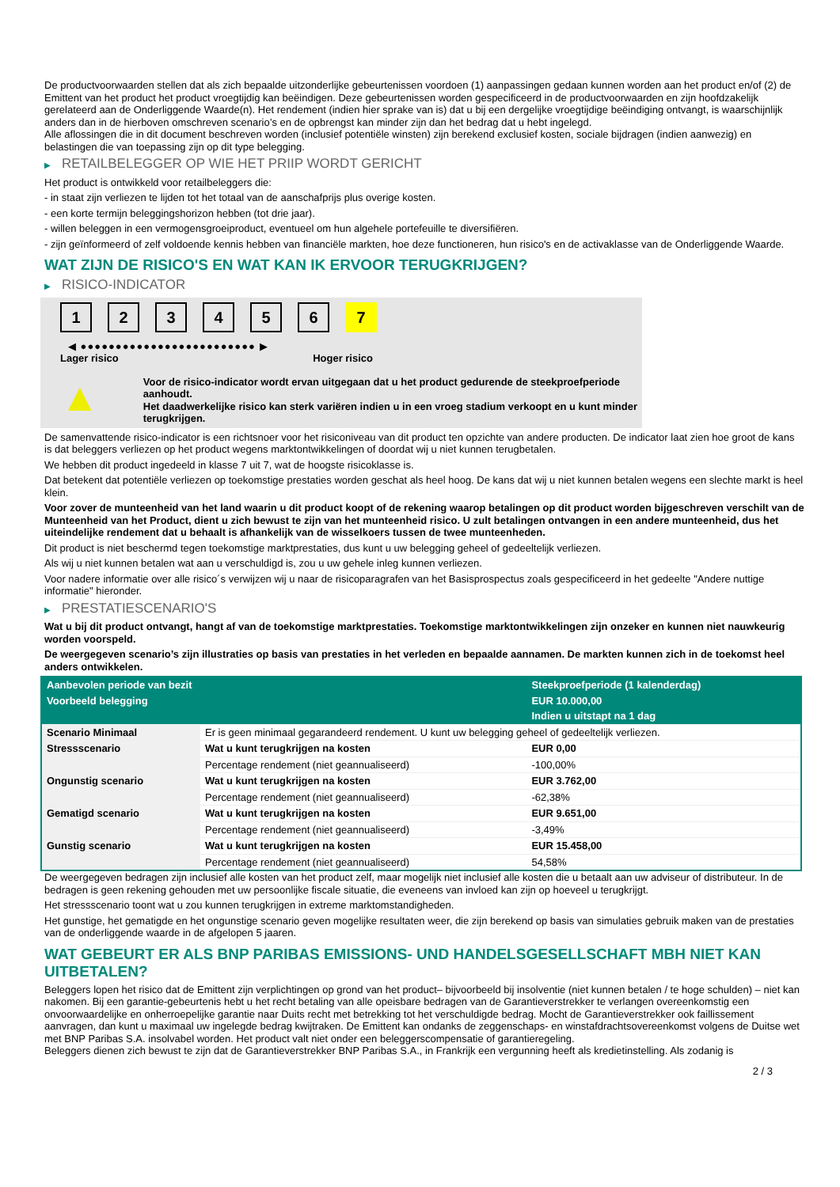De productvoorwaarden stellen dat als zich bepaalde uitzonderlijke gebeurtenissen voordoen (1) aanpassingen gedaan kunnen worden aan het product en/of (2) de Emittent van het product het product vroegtijdig kan beëindigen. Deze gebeurtenissen worden gespecificeerd in de productvoorwaarden en zijn hoofdzakelijk gerelateerd aan de Onderliggende Waarde(n). Het rendement (indien hier sprake van is) dat u bij een dergelijke vroegtijdige beëindiging ontvangt, is waarschijnlijk anders dan in de hierboven omschreven scenario’s en de opbrengst kan minder zijn dan het bedrag dat u hebt ingelegd.
Alle aflossingen die in dit document beschreven worden (inclusief potentiële winsten) zijn berekend exclusief kosten, sociale bijdragen (indien aanwezig) en belastingen die van toepassing zijn op dit type belegging.
▶ RETAILBELEGGER OP WIE HET PRIIP WORDT GERICHT
Het product is ontwikkeld voor retailbeleggers die:
- in staat zijn verliezen te lijden tot het totaal van de aanschafprijs plus overige kosten.
- een korte termijn beleggingshorizon hebben (tot drie jaar).
- willen beleggen in een vermogensgroeiproduct, eventueel om hun algehele portefeuille te diversifiëren.
- zijn geïnformeerd of zelf voldoende kennis hebben van financiële markten, hoe deze functioneren, hun risico's en de activaklasse van de Onderliggende Waarde.
WAT ZIJN DE RISICO'S EN WAT KAN IK ERVOOR TERUGKRIJGEN?
▶ RISICO-INDICATOR
1 2 3 4 5 6 7
◀ ●●●●●●●●●●●●●●●●●●●●●●●●● ▶
Lager risico Hoger risico
▲
Voor de risico-indicator wordt ervan uitgegaan dat u het product gedurende de steekproefperiode aanhoudt.
Het daadwerkelijke risico kan sterk variëren indien u in een vroeg stadium verkoopt en u kunt minder terugkrijgen.
De samenvattende risico-indicator is een richtsnoer voor het risiconiveau van dit product ten opzichte van andere producten. De indicator laat zien hoe groot de kans is dat beleggers verliezen op het product wegens marktontwikkelingen of doordat wij u niet kunnen terugbetalen.
We hebben dit product ingedeeld in klasse 7 uit 7, wat de hoogste risicoklasse is.
Dat betekent dat potentiële verliezen op toekomstige prestaties worden geschat als heel hoog. De kans dat wij u niet kunnen betalen wegens een slechte markt is heel klein.
Voor zover de munteenheid van het land waarin u dit product koopt of de rekening waarop betalingen op dit product worden bijgeschreven verschilt van de Munteenheid van het Product, dient u zich bewust te zijn van het munteenheid risico. U zult betalingen ontvangen in een andere munteenheid, dus het uiteindelijke rendement dat u behaalt is afhankelijk van de wisselkoers tussen de twee munteenheden.
Dit product is niet beschermd tegen toekomstige marktprestaties, dus kunt u uw belegging geheel of gedeeltelijk verliezen.
Als wij u niet kunnen betalen wat aan u verschuldigd is, zou u uw gehele inleg kunnen verliezen.
Voor nadere informatie over alle risico´s verwijzen wij u naar de risicoparagrafen van het Basisprospectus zoals gespecificeerd in het gedeelte "Andere nuttige informatie" hieronder.
▶ PRESTATIESCENARIO'S
Wat u bij dit product ontvangt, hangt af van de toekomstige marktprestaties. Toekomstige marktontwikkelingen zijn onzeker en kunnen niet nauwkeurig worden voorspeld.
De weergegeven scenario’s zijn illustraties op basis van prestaties in het verleden en bepaalde aannamen. De markten kunnen zich in de toekomst heel anders ontwikkelen.
| Aanbevolen periode van bezit | | Steekproefperiode (1 kalenderdag) |
| Voorbeeld belegging | | EUR 10.000,00 |
| | | Indien u uitstapt na 1 dag |
| Scenario Minimaal | Er is geen minimaal gegarandeerd rendement. U kunt uw belegging geheel of gedeeltelijk verliezen. | |
| Stressscenario | Wat u kunt terugkrijgen na kosten | EUR 0,00 |
| | Percentage rendement (niet geannualiseerd) | -100,00% |
| Ongunstig scenario | Wat u kunt terugkrijgen na kosten | EUR 3.762,00 |
| | Percentage rendement (niet geannualiseerd) | -62,38% |
| Gematigd scenario | Wat u kunt terugkrijgen na kosten | EUR 9.651,00 |
| | Percentage rendement (niet geannualiseerd) | -3,49% |
| Gunstig scenario | Wat u kunt terugkrijgen na kosten | EUR 15.458,00 |
| | Percentage rendement (niet geannualiseerd) | 54,58% |
De weergegeven bedragen zijn inclusief alle kosten van het product zelf, maar mogelijk niet inclusief alle kosten die u betaalt aan uw adviseur of distributeur. In de bedragen is geen rekening gehouden met uw persoonlijke fiscale situatie, die eveneens van invloed kan zijn op hoeveel u terugkrijgt.
Het stressscenario toont wat u zou kunnen terugkrijgen in extreme marktomstandigheden.
Het gunstige, het gematigde en het ongunstige scenario geven mogelijke resultaten weer, die zijn berekend op basis van simulaties gebruik maken van de prestaties van de onderliggende waarde in de afgelopen 5 jaaren.
WAT GEBEURT ER ALS BNP PARIBAS EMISSIONS- UND HANDELSGESELLSCHAFT MBH NIET KAN UITBETALEN?
Beleggers lopen het risico dat de Emittent zijn verplichtingen op grond van het product– bijvoorbeeld bij insolventie (niet kunnen betalen / te hoge schulden) – niet kan nakomen. Bij een garantie-gebeurtenis hebt u het recht betaling van alle opeisbare bedragen van de Garantieverstrekker te verlangen overeenkomstig een onvoorwaardelijke en onherroepelijke garantie naar Duits recht met betrekking tot het verschuldigde bedrag. Mocht de Garantieverstrekker ook faillissement aanvragen, dan kunt u maximaal uw ingelegde bedrag kwijtraken. De Emittent kan ondanks de zeggenschaps- en winstafdrachtsovereenkomst volgens de Duitse wet met BNP Paribas S.A. insolvabel worden. Het product valt niet onder een beleggerscompensatie of garantieregeling.
Beleggers dienen zich bewust te zijn dat de Garantieverstrekker BNP Paribas S.A., in Frankrijk een vergunning heeft als kredietinstelling. Als zodanig is
2 / 3